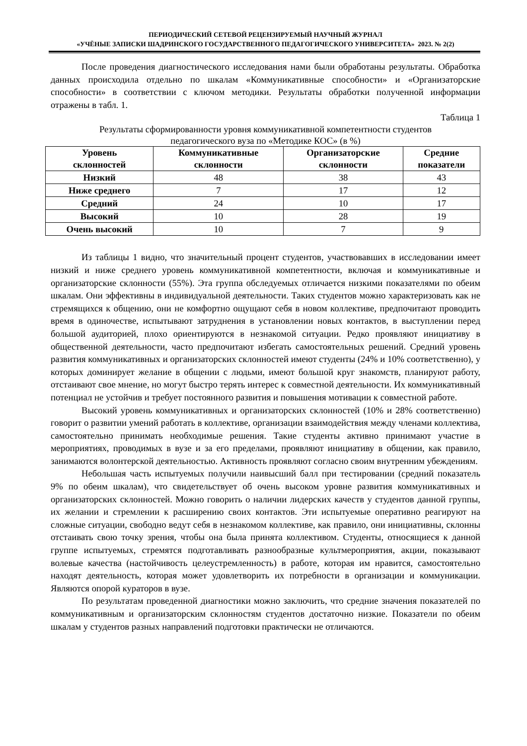ПЕРИОДИЧЕСКИЙ СЕТЕВОЙ РЕЦЕНЗИРУЕМЫЙ НАУЧНЫЙ ЖУРНАЛ
«УЧЁНЫЕ ЗАПИСКИ ШАДРИНСКОГО ГОСУДАРСТВЕННОГО ПЕДАГОГИЧЕСКОГО УНИВЕРСИТЕТА» 2023. № 2(2)
После проведения диагностического исследования нами были обработаны результаты. Обработка данных происходила отдельно по шкалам «Коммуникативные способности» и «Организаторские способности» в соответствии с ключом методики. Результаты обработки полученной информации отражены в табл. 1.
Таблица 1
Результаты сформированности уровня коммуникативной компетентности студентов
педагогического вуза по «Методике КОС» (в %)
| Уровень склонностей | Коммуникативные склонности | Организаторские склонности | Средние показатели |
| --- | --- | --- | --- |
| Низкий | 48 | 38 | 43 |
| Ниже среднего | 7 | 17 | 12 |
| Средний | 24 | 10 | 17 |
| Высокий | 10 | 28 | 19 |
| Очень высокий | 10 | 7 | 9 |
Из таблицы 1 видно, что значительный процент студентов, участвовавших в исследовании имеет низкий и ниже среднего уровень коммуникативной компетентности, включая и коммуникативные и организаторские склонности (55%). Эта группа обследуемых отличается низкими показателями по обеим шкалам. Они эффективны в индивидуальной деятельности. Таких студентов можно характеризовать как не стремящихся к общению, они не комфортно ощущают себя в новом коллективе, предпочитают проводить время в одиночестве, испытывают затруднения в установлении новых контактов, в выступлении перед большой аудиторией, плохо ориентируются в незнакомой ситуации. Редко проявляют инициативу в общественной деятельности, часто предпочитают избегать самостоятельных решений. Средний уровень развития коммуникативных и организаторских склонностей имеют студенты (24% и 10% соответственно), у которых доминирует желание в общении с людьми, имеют большой круг знакомств, планируют работу, отстаивают свое мнение, но могут быстро терять интерес к совместной деятельности. Их коммуникативный потенциал не устойчив и требует постоянного развития и повышения мотивации к совместной работе.
Высокий уровень коммуникативных и организаторских склонностей (10% и 28% соответственно) говорит о развитии умений работать в коллективе, организации взаимодействия между членами коллектива, самостоятельно принимать необходимые решения. Такие студенты активно принимают участие в мероприятиях, проводимых в вузе и за его пределами, проявляют инициативу в общении, как правило, занимаются волонтерской деятельностью. Активность проявляют согласно своим внутренним убеждениям.
Небольшая часть испытуемых получили наивысший балл при тестировании (средний показатель 9% по обеим шкалам), что свидетельствует об очень высоком уровне развития коммуникативных и организаторских склонностей. Можно говорить о наличии лидерских качеств у студентов данной группы, их желании и стремлении к расширению своих контактов. Эти испытуемые оперативно реагируют на сложные ситуации, свободно ведут себя в незнакомом коллективе, как правило, они инициативны, склонны отстаивать свою точку зрения, чтобы она была принята коллективом. Студенты, относящиеся к данной группе испытуемых, стремятся подготавливать разнообразные культмероприятия, акции, показывают волевые качества (настойчивость целеустремленность) в работе, которая им нравится, самостоятельно находят деятельность, которая может удовлетворить их потребности в организации и коммуникации. Являются опорой кураторов в вузе.
По результатам проведенной диагностики можно заключить, что средние значения показателей по коммуникативным и организаторским склонностям студентов достаточно низкие. Показатели по обеим шкалам у студентов разных направлений подготовки практически не отличаются.